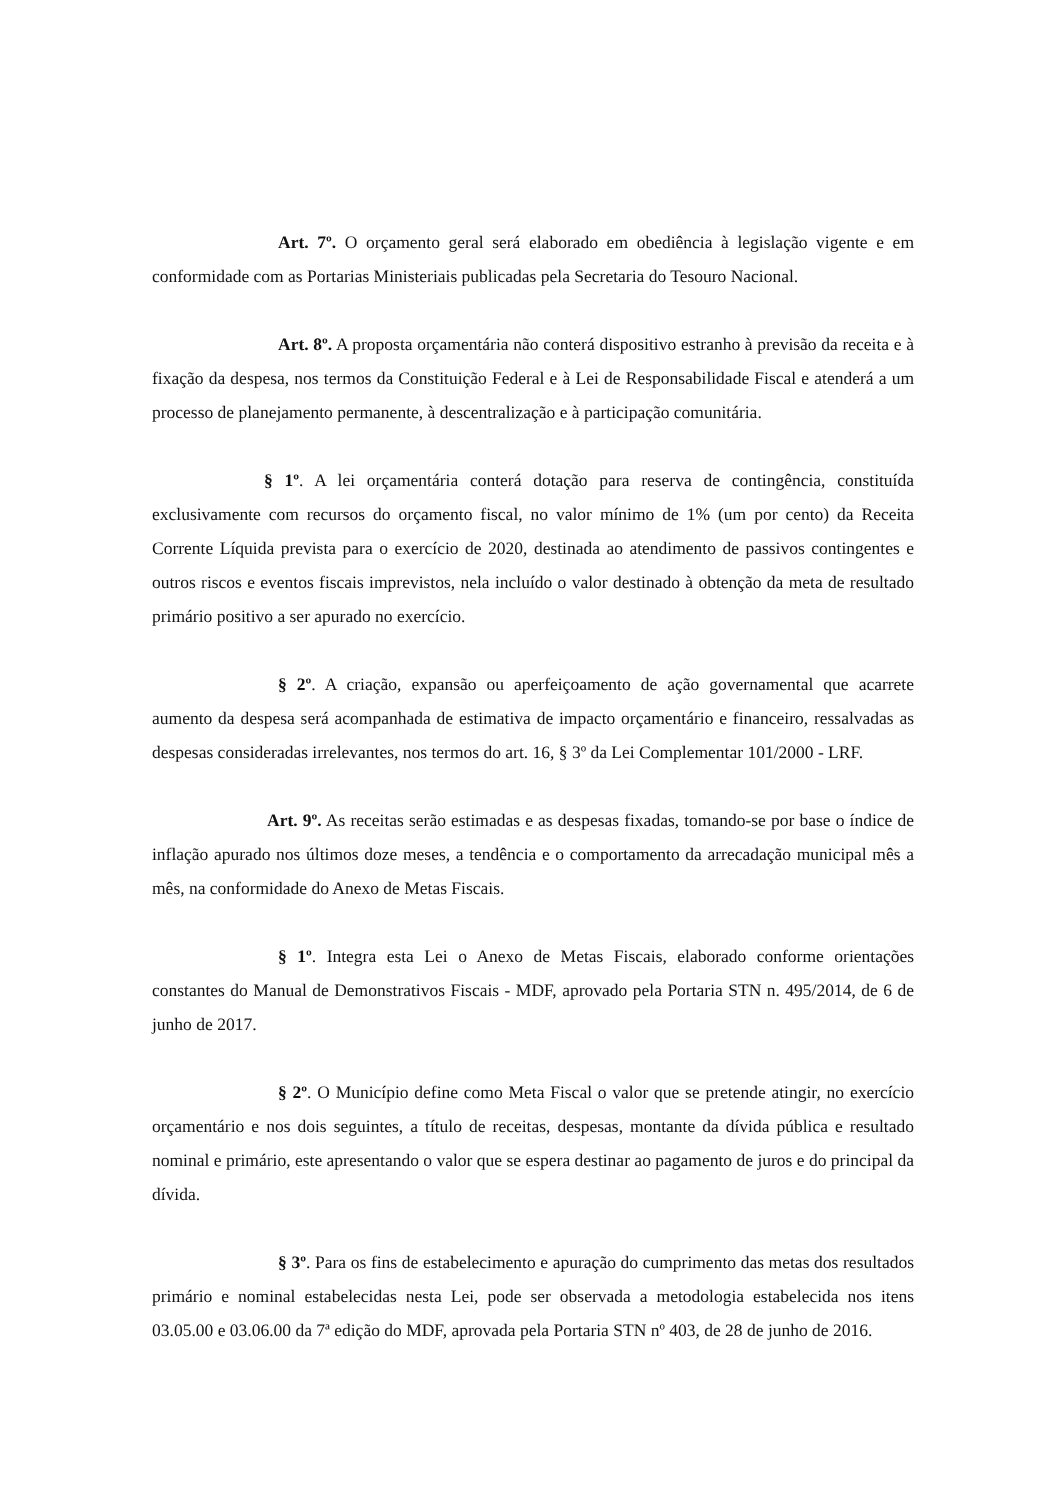Art. 7º. O orçamento geral será elaborado em obediência à legislação vigente e em conformidade com as Portarias Ministeriais publicadas pela Secretaria do Tesouro Nacional.
Art. 8º. A proposta orçamentária não conterá dispositivo estranho à previsão da receita e à fixação da despesa, nos termos da Constituição Federal e à Lei de Responsabilidade Fiscal e atenderá a um processo de planejamento permanente, à descentralização e à participação comunitária.
§ 1º. A lei orçamentária conterá dotação para reserva de contingência, constituída exclusivamente com recursos do orçamento fiscal, no valor mínimo de 1% (um por cento) da Receita Corrente Líquida prevista para o exercício de 2020, destinada ao atendimento de passivos contingentes e outros riscos e eventos fiscais imprevistos, nela incluído o valor destinado à obtenção da meta de resultado primário positivo a ser apurado no exercício.
§ 2º. A criação, expansão ou aperfeiçoamento de ação governamental que acarrete aumento da despesa será acompanhada de estimativa de impacto orçamentário e financeiro, ressalvadas as despesas consideradas irrelevantes, nos termos do art. 16, § 3º da Lei Complementar 101/2000 - LRF.
Art. 9º. As receitas serão estimadas e as despesas fixadas, tomando-se por base o índice de inflação apurado nos últimos doze meses, a tendência e o comportamento da arrecadação municipal mês a mês, na conformidade do Anexo de Metas Fiscais.
§ 1º. Integra esta Lei o Anexo de Metas Fiscais, elaborado conforme orientações constantes do Manual de Demonstrativos Fiscais - MDF, aprovado pela Portaria STN n. 495/2014, de 6 de junho de 2017.
§ 2º. O Município define como Meta Fiscal o valor que se pretende atingir, no exercício orçamentário e nos dois seguintes, a título de receitas, despesas, montante da dívida pública e resultado nominal e primário, este apresentando o valor que se espera destinar ao pagamento de juros e do principal da dívida.
§ 3º. Para os fins de estabelecimento e apuração do cumprimento das metas dos resultados primário e nominal estabelecidas nesta Lei, pode ser observada a metodologia estabelecida nos itens 03.05.00 e 03.06.00 da 7ª edição do MDF, aprovada pela Portaria STN nº 403, de 28 de junho de 2016.